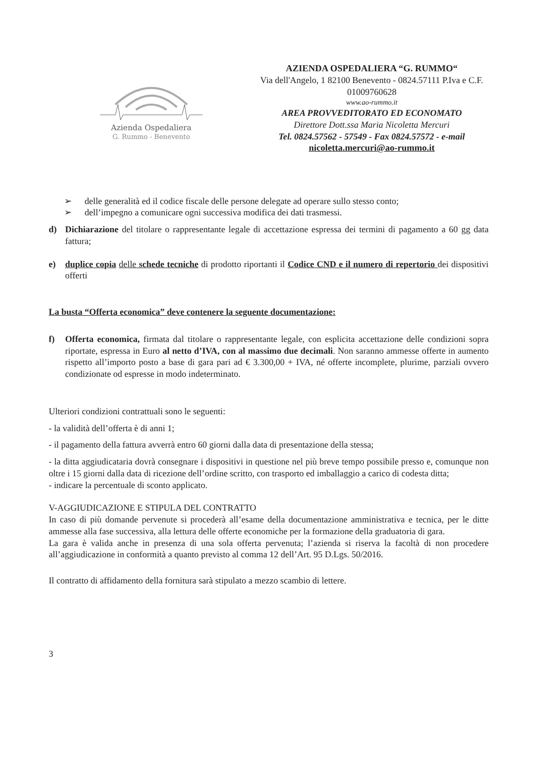Azienda Ospedaliera
G. Rummo - Benevento
AZIENDA OSPEDALIERA “G. RUMMO“
Via dell'Angelo, 1 82100 Benevento - 0824.57111 P.Iva e C.F.
01009760628
www.ao-rummo.it
AREA PROVVEDITORATO ED ECONOMATO
Direttore Dott.ssa Maria Nicoletta Mercuri
Tel. 0824.57562 - 57549 - Fax 0824.57572 - e-mail
nicoletta.mercuri@ao-rummo.it
➢ delle generalità ed il codice fiscale delle persone delegate ad operare sullo stesso conto;
➢ dell’impegno a comunicare ogni successiva modifica dei dati trasmessi.
d) Dichiarazione del titolare o rappresentante legale di accettazione espressa dei termini di pagamento a 60 gg data fattura;
e) duplice copia delle schede tecniche di prodotto riportanti il Codice CND e il numero di repertorio dei dispositivi offerti
La busta “Offerta economica” deve contenere la seguente documentazione:
f) Offerta economica, firmata dal titolare o rappresentante legale, con esplicita accettazione delle condizioni sopra riportate, espressa in Euro al netto d’IVA, con al massimo due decimali. Non saranno ammesse offerte in aumento rispetto all’importo posto a base di gara pari ad € 3.300,00 + IVA, né offerte incomplete, plurime, parziali ovvero condizionate od espresse in modo indeterminato.
Ulteriori condizioni contrattuali sono le seguenti:
- la validità dell’offerta è di anni 1;
- il pagamento della fattura avverrà entro 60 giorni dalla data di presentazione della stessa;
- la ditta aggiudicataria dovrà consegnare i dispositivi in questione nel più breve tempo possibile presso e, comunque non oltre i 15 giorni dalla data di ricezione dell’ordine scritto, con trasporto ed imballaggio a carico di codesta ditta;
- indicare la percentuale di sconto applicato.
V-AGGIUDICAZIONE E STIPULA DEL CONTRATTO
In caso di più domande pervenute si procederà all’esame della documentazione amministrativa e tecnica, per le ditte ammesse alla fase successiva, alla lettura delle offerte economiche per la formazione della graduatoria di gara.
La gara è valida anche in presenza di una sola offerta pervenuta; l’azienda si riserva la facoltà di non procedere all’aggiudicazione in conformità a quanto previsto al comma 12 dell’Art. 95 D.Lgs. 50/2016.
Il contratto di affidamento della fornitura sarà stipulato a mezzo scambio di lettere.
3